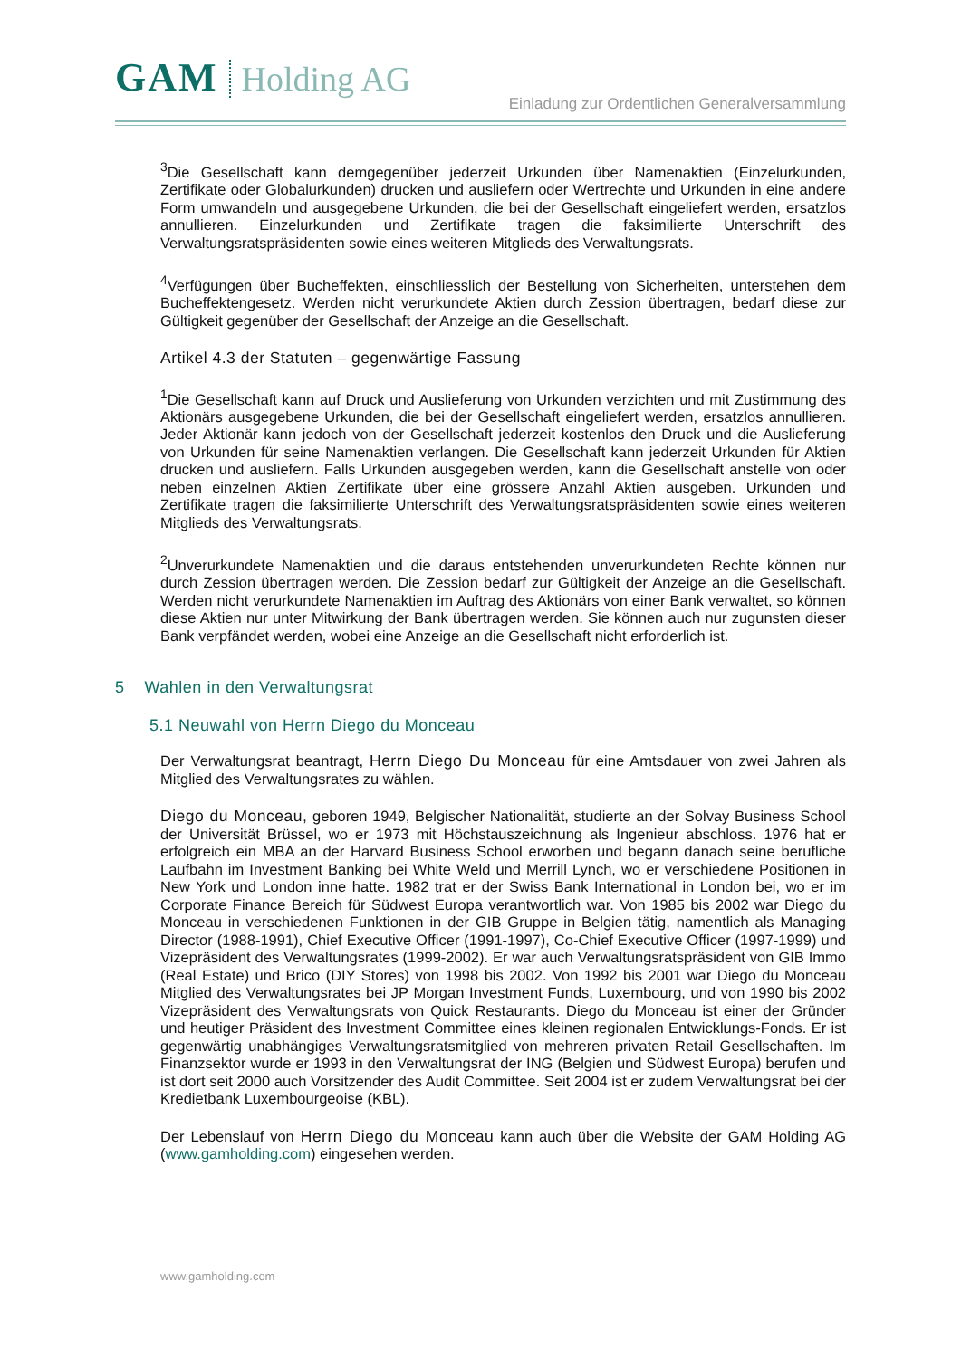GAM Holding AG
Einladung zur Ordentlichen Generalversammlung
<sup>3</sup> Die Gesellschaft kann demgegenüber jederzeit Urkunden über Namenaktien (Einzelurkunden, Zertifikate oder Globalurkunden) drucken und ausliefern oder Wertrechte und Urkunden in eine andere Form umwandeln und ausgegebene Urkunden, die bei der Gesellschaft eingeliefert werden, ersatzlos annullieren. Einzelurkunden und Zertifikate tragen die faksimilierte Unterschrift des Verwaltungsratspräsidenten sowie eines weiteren Mitglieds des Verwaltungsrats.
<sup>4</sup> Verfügungen über Bucheffekten, einschliesslich der Bestellung von Sicherheiten, unterstehen dem Bucheffektengesetz. Werden nicht verurkundete Aktien durch Zession übertragen, bedarf diese zur Gültigkeit gegenüber der Gesellschaft der Anzeige an die Gesellschaft.
Artikel 4.3 der Statuten – gegenwärtige Fassung
<sup>1</sup> Die Gesellschaft kann auf Druck und Auslieferung von Urkunden verzichten und mit Zustimmung des Aktionärs ausgegebene Urkunden, die bei der Gesellschaft eingeliefert werden, ersatzlos annullieren. Jeder Aktionär kann jedoch von der Gesellschaft jederzeit kostenlos den Druck und die Auslieferung von Urkunden für seine Namenaktien verlangen. Die Gesellschaft kann jederzeit Urkunden für Aktien drucken und ausliefern. Falls Urkunden ausgegeben werden, kann die Gesellschaft anstelle von oder neben einzelnen Aktien Zertifikate über eine grössere Anzahl Aktien ausgeben. Urkunden und Zertifikate tragen die faksimilierte Unterschrift des Verwaltungsratspräsidenten sowie eines weiteren Mitglieds des Verwaltungsrats.
<sup>2</sup> Unverurkundete Namenaktien und die daraus entstehenden unverurkundeten Rechte können nur durch Zession übertragen werden. Die Zession bedarf zur Gültigkeit der Anzeige an die Gesellschaft. Werden nicht verurkundete Namenaktien im Auftrag des Aktionärs von einer Bank verwaltet, so können diese Aktien nur unter Mitwirkung der Bank übertragen werden. Sie können auch nur zugunsten dieser Bank verpfändet werden, wobei eine Anzeige an die Gesellschaft nicht erforderlich ist.
5 Wahlen in den Verwaltungsrat
5.1 Neuwahl von Herrn Diego du Monceau
Der Verwaltungsrat beantragt, Herrn Diego Du Monceau für eine Amtsdauer von zwei Jahren als Mitglied des Verwaltungsrates zu wählen.
Diego du Monceau, geboren 1949, Belgischer Nationalität, studierte an der Solvay Business School der Universität Brüssel, wo er 1973 mit Höchstauszeichnung als Ingenieur abschloss. 1976 hat er erfolgreich ein MBA an der Harvard Business School erworben und begann danach seine berufliche Laufbahn im Investment Banking bei White Weld und Merrill Lynch, wo er verschiedene Positionen in New York und London inne hatte. 1982 trat er der Swiss Bank International in London bei, wo er im Corporate Finance Bereich für Südwest Europa verantwortlich war. Von 1985 bis 2002 war Diego du Monceau in verschiedenen Funktionen in der GIB Gruppe in Belgien tätig, namentlich als Managing Director (1988-1991), Chief Executive Officer (1991-1997), Co-Chief Executive Officer (1997-1999) und Vizepräsident des Verwaltungsrates (1999-2002). Er war auch Verwaltungsratspräsident von GIB Immo (Real Estate) und Brico (DIY Stores) von 1998 bis 2002. Von 1992 bis 2001 war Diego du Monceau Mitglied des Verwaltungsrates bei JP Morgan Investment Funds, Luxembourg, und von 1990 bis 2002 Vizepräsident des Verwaltungsrats von Quick Restaurants. Diego du Monceau ist einer der Gründer und heutiger Präsident des Investment Committee eines kleinen regionalen Entwicklungs-Fonds. Er ist gegenwärtig unabhängiges Verwaltungsratsmitglied von mehreren privaten Retail Gesellschaften. Im Finanzsektor wurde er 1993 in den Verwaltungsrat der ING (Belgien und Südwest Europa) berufen und ist dort seit 2000 auch Vorsitzender des Audit Committee. Seit 2004 ist er zudem Verwaltungsrat bei der Kredietbank Luxembourgeoise (KBL).
Der Lebenslauf von Herrn Diego du Monceau kann auch über die Website der GAM Holding AG (www.gamholding.com) eingesehen werden.
www.gamholding.com